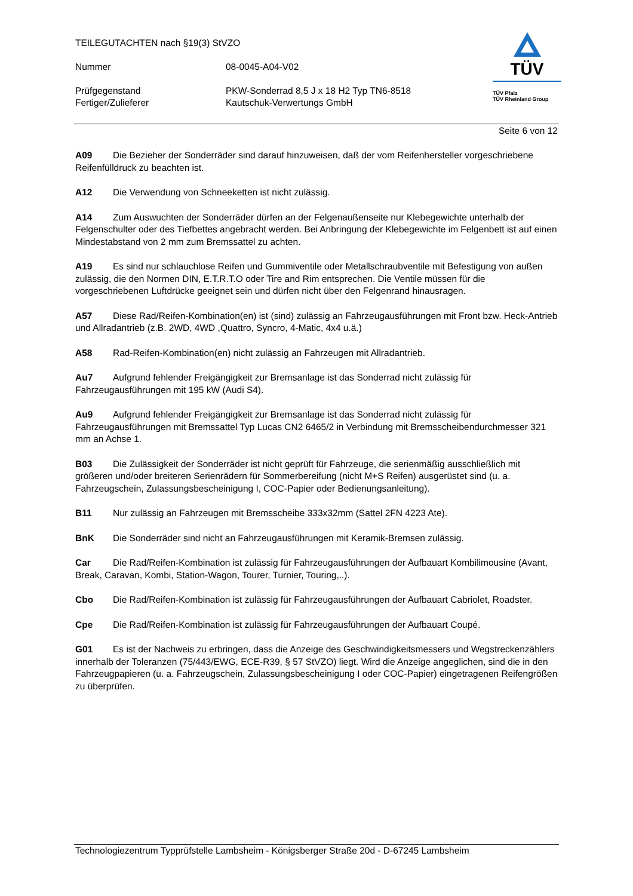TEILEGUTACHTEN nach §19(3) StVZO
Nummer 08-0045-A04-V02
Prüfgegenstand PKW-Sonderrad 8,5 J x 18 H2 Typ TN6-8518
Fertiger/Zulieferer Kautschuk-Verwertungs GmbH
TÜV
TÜV Pfalz
TÜV Rheinland Group
Seite 6 von 12
A09 Die Bezieher der Sonderräder sind darauf hinzuweisen, daß der vom Reifenhersteller vorgeschriebene Reifenfülldruck zu beachten ist.
A12 Die Verwendung von Schneeketten ist nicht zulässig.
A14 Zum Auswuchten der Sonderräder dürfen an der Felgenaußenseite nur Klebegewichte unterhalb der Felgenschulter oder des Tiefbettes angebracht werden. Bei Anbringung der Klebegewichte im Felgenbett ist auf einen Mindestabstand von 2 mm zum Bremssattel zu achten.
A19 Es sind nur schlauchlose Reifen und Gummiventile oder Metallschraubventile mit Befestigung von außen zulässig, die den Normen DIN, E.T.R.T.O oder Tire and Rim entsprechen. Die Ventile müssen für die vorgeschriebenen Luftdrücke geeignet sein und dürfen nicht über den Felgenrand hinausragen.
A57 Diese Rad/Reifen-Kombination(en) ist (sind) zulässig an Fahrzeugausführungen mit Front bzw. Heck-Antrieb und Allradantrieb (z.B. 2WD, 4WD ,Quattro, Syncro, 4-Matic, 4x4 u.ä.)
A58 Rad-Reifen-Kombination(en) nicht zulässig an Fahrzeugen mit Allradantrieb.
Au7 Aufgrund fehlender Freigängigkeit zur Bremsanlage ist das Sonderrad nicht zulässig für Fahrzeugausführungen mit 195 kW (Audi S4).
Au9 Aufgrund fehlender Freigängigkeit zur Bremsanlage ist das Sonderrad nicht zulässig für Fahrzeugausführungen mit Bremssattel Typ Lucas CN2 6465/2 in Verbindung mit Bremsscheibendurchmesser 321 mm an Achse 1.
B03 Die Zulässigkeit der Sonderräder ist nicht geprüft für Fahrzeuge, die serienmäßig ausschließlich mit größeren und/oder breiteren Serienrädern für Sommerbereifung (nicht M+S Reifen) ausgerüstet sind (u. a. Fahrzeugschein, Zulassungsbescheinigung I, COC-Papier oder Bedienungsanleitung).
B11 Nur zulässig an Fahrzeugen mit Bremsscheibe 333x32mm (Sattel 2FN 4223 Ate).
BnK Die Sonderräder sind nicht an Fahrzeugausführungen mit Keramik-Bremsen zulässig.
Car Die Rad/Reifen-Kombination ist zulässig für Fahrzeugausführungen der Aufbauart Kombilimousine (Avant, Break, Caravan, Kombi, Station-Wagon, Tourer, Turnier, Touring,..).
Cbo Die Rad/Reifen-Kombination ist zulässig für Fahrzeugausführungen der Aufbauart Cabriolet, Roadster.
Cpe Die Rad/Reifen-Kombination ist zulässig für Fahrzeugausführungen der Aufbauart Coupé.
G01 Es ist der Nachweis zu erbringen, dass die Anzeige des Geschwindigkeitsmessers und Wegstreckenzählers innerhalb der Toleranzen (75/443/EWG, ECE-R39, § 57 StVZO) liegt. Wird die Anzeige angeglichen, sind die in den Fahrzeugpapieren (u. a. Fahrzeugschein, Zulassungsbescheinigung I oder COC-Papier) eingetragenen Reifengrößen zu überprüfen.
Technologiezentrum Typprüfstelle Lambsheim - Königsberger Straße 20d - D-67245 Lambsheim